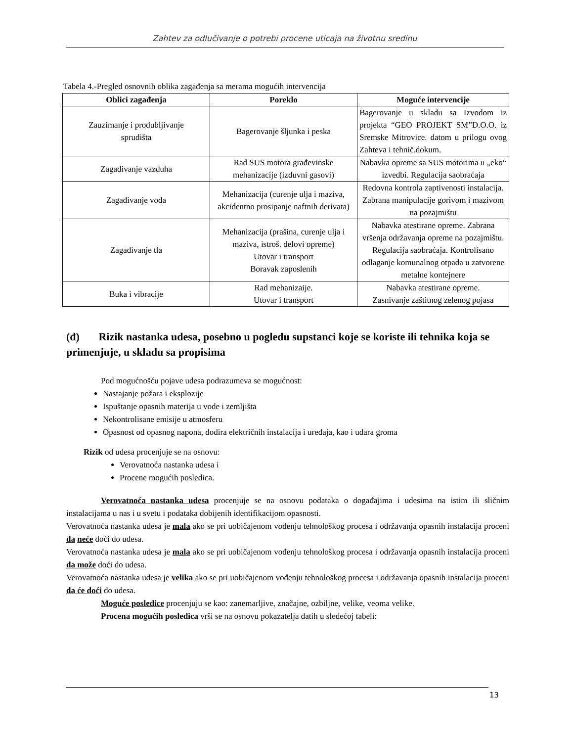Zahtev za odlučivanje o potrebi procene uticaja na životnu sredinu
Tabela 4.-Pregled osnovnih oblika zagađenja sa merama mogućih intervencija
| Oblici zagađenja | Poreklo | Moguće intervencije |
| --- | --- | --- |
| Zauzimanje i produbljivanje sprudišta | Bagerovanje šljunka i peska | Bagerovanje u skladu sa Izvodom iz projekta “GEO PROJEKT SM”D.O.O. iz Sremske Mitrovice. datom u prilogu ovog Zahteva i tehnič.dokum. |
| Zagađivanje vazduha | Rad SUS motora građevinske mehanizacije (izduvni gasovi) | Nabavka opreme sa SUS motorima u „eko“ izvedbi. Regulacija saobraćaja |
| Zagađivanje voda | Mehanizacija (curenje ulja i maziva, akcidentno prosipanje naftnih derivata) | Redovna kontrola zaptivenosti instalacija. Zabrana manipulacije gorivom i mazivom na pozajmištu |
| Zagađivanje tla | Mehanizacija (prašina, curenje ulja i maziva, istroš. delovi opreme) Utovar i transport Boravak zaposlenih | Nabavka atestirane opreme. Zabrana vršenja održavanja opreme na pozajmištu. Regulacija saobraćaja. Kontrolisano odlaganje komunalnog otpada u zatvorene metalne kontejnere |
| Buka i vibracije | Rad mehanizaije. Utovar i transport | Nabavka atestirane opreme. Zasnivanje zaštitnog zelenog pojasa |
(đ) Rizik nastanka udesa, posebno u pogledu supstanci koje se koriste ili tehnika koja se primenjuje, u skladu sa propisima
Pod mogućnošću pojave udesa podrazumeva se mogućnost:
Nastajanje požara i eksplozije
Ispuštanje opasnih materija u vode i zemljišta
Nekontrolisane emisije u atmosferu
Opasnost od opasnog napona, dodira električnih instalacija i uređaja, kao i udara groma
Rizik od udesa procenjuje se na osnovu:
Verovatnoća nastanka udesa i
Procene mogućih posledica.
Verovatnoća nastanka udesa procenjuje se na osnovu podataka o događajima i udesima na istim ili sličnim instalacijama u nas i u svetu i podataka dobijenih identifikacijom opasnosti.
Verovatnoća nastanka udesa je mala ako se pri uobičajenom vođenju tehnološkog procesa i održavanja opasnih instalacija proceni da neće doći do udesa.
Verovatnoća nastanka udesa je mala ako se pri uobičajenom vođenju tehnološkog procesa i održavanja opasnih instalacija proceni da može doći do udesa.
Verovatnoća nastanka udesa je velika ako se pri uobičajenom vođenju tehnološkog procesa i održavanja opasnih instalacija proceni da će doći do udesa.
Moguće posledice procenjuju se kao: zanemarljive, značajne, ozbiljne, velike, veoma velike.
Procena mogućih posledica vrši se na osnovu pokazatelja datih u sledećoj tabeli:
13